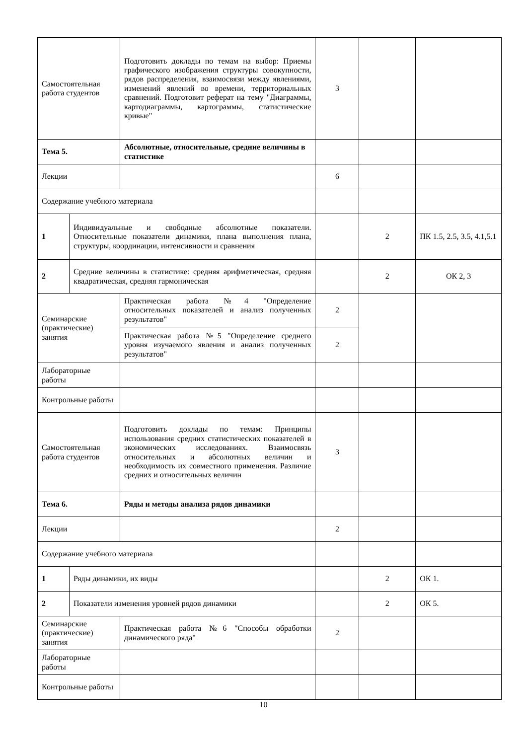| Самостоятельная работа студентов | | Подготовить доклады по темам на выбор: Приемы графического изображения структуры совокупности, рядов распределения, взаимосвязи между явлениями, изменений явлений во времени, территориальных сравнений. Подготовит реферат на тему "Диаграммы, картодиаграммы, картограммы, статистические кривые" | 3 | | |
| Тема 5. | | Абсолютные, относительные, средние величины в статистике | | | |
| Лекции | | | 6 | | |
| Содержание учебного материала | | | | | |
| 1 | Индивидуальные и свободные абсолютные показатели. Относительные показатели динамики, плана выполнения плана, структуры, координации, интенсивности и сравнения | | | 2 | ПК 1.5, 2.5, 3.5, 4.1,5.1 |
| 2 | Средние величины в статистике: средняя арифметическая, средняя квадратическая, средняя гармоническая | | | 2 | ОК 2, 3 |
| Семинарские (практические) занятия | | Практическая работа №4 "Определение относительных показателей и анализ полученных результатов" | 2 | | |
| | | Практическая работа №5 "Определение среднего уровня изучаемого явления и анализ полученных результатов" | 2 | | |
| Лабораторные работы | | | | | |
| Контрольные работы | | | | | |
| Самостоятельная работа студентов | | Подготовить доклады по темам: Принципы использования средних статистических показателей в экономических исследованиях. Взаимосвязь относительных и абсолютных величин и необходимость их совместного применения. Различие средних и относительных величин | 3 | | |
| Тема 6. | | Ряды и методы анализа рядов динамики | | | |
| Лекции | | | 2 | | |
| Содержание учебного материала | | | | | |
| 1 | Ряды динамики, их виды | | | 2 | ОК 1. |
| 2 | Показатели изменения уровней рядов динамики | | | 2 | ОК 5. |
| Семинарские (практические) занятия | | Практическая работа №6 "Способы обработки динамического ряда" | 2 | | |
| Лабораторные работы | | | | | |
| Контрольные работы | | | | | |
10